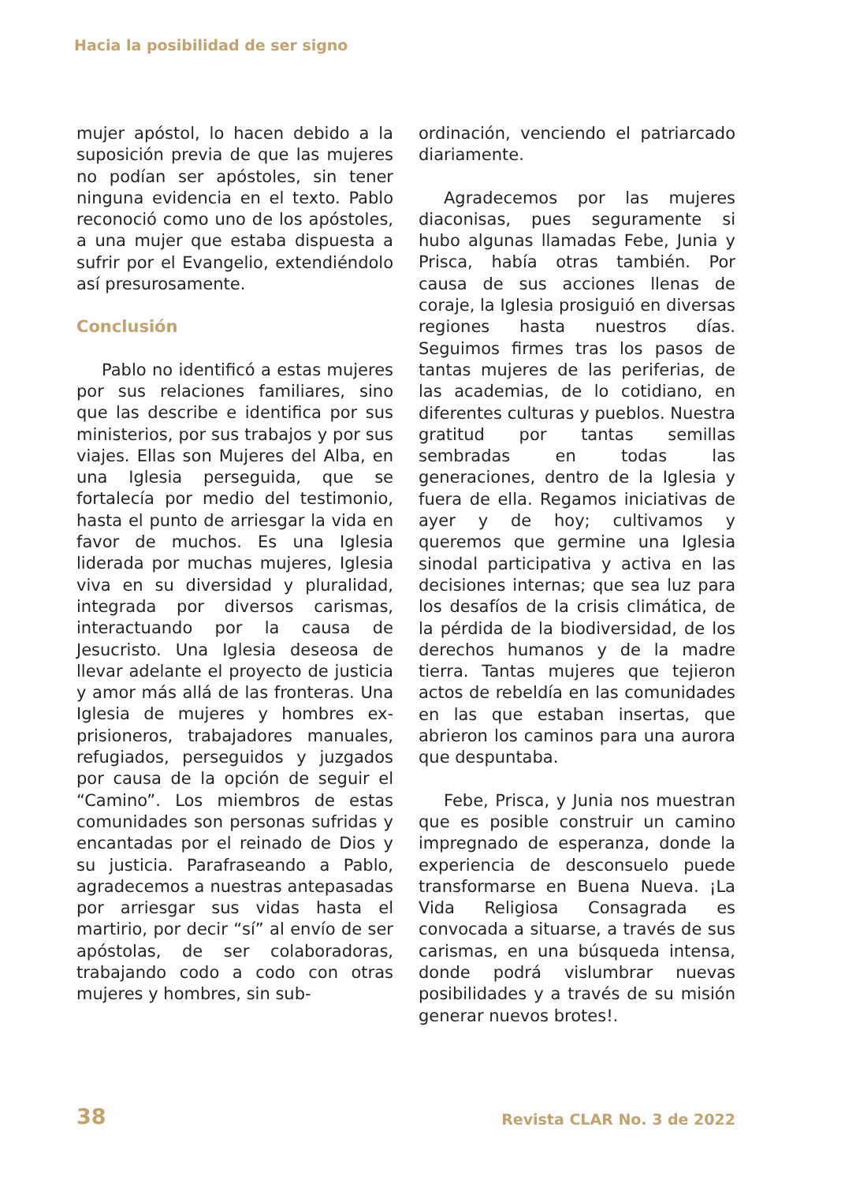Hacia la posibilidad de ser signo
mujer apóstol, lo hacen debido a la suposición previa de que las mujeres no podían ser apóstoles, sin tener ninguna evidencia en el texto. Pablo reconoció como uno de los apóstoles, a una mujer que estaba dispuesta a sufrir por el Evangelio, extendiéndolo así presurosamente.
Conclusión
Pablo no identificó a estas mujeres por sus relaciones familiares, sino que las describe e identifica por sus ministerios, por sus trabajos y por sus viajes. Ellas son Mujeres del Alba, en una Iglesia perseguida, que se fortalecía por medio del testimonio, hasta el punto de arriesgar la vida en favor de muchos. Es una Iglesia liderada por muchas mujeres, Iglesia viva en su diversidad y pluralidad, integrada por diversos carismas, interactuando por la causa de Jesucristo. Una Iglesia deseosa de llevar adelante el proyecto de justicia y amor más allá de las fronteras. Una Iglesia de mujeres y hombres ex-prisioneros, trabajadores manuales, refugiados, perseguidos y juzgados por causa de la opción de seguir el “Camino”. Los miembros de estas comunidades son personas sufridas y encantadas por el reinado de Dios y su justicia. Parafraseando a Pablo, agradecemos a nuestras antepasadas por arriesgar sus vidas hasta el martirio, por decir “sí” al envío de ser apóstolas, de ser colaboradoras, trabajando codo a codo con otras mujeres y hombres, sin sub-
ordinación, venciendo el patriarcado diariamente.
Agradecemos por las mujeres diaconisas, pues seguramente si hubo algunas llamadas Febe, Junia y Prisca, había otras también. Por causa de sus acciones llenas de coraje, la Iglesia prosiguió en diversas regiones hasta nuestros días. Seguimos firmes tras los pasos de tantas mujeres de las periferias, de las academias, de lo cotidiano, en diferentes culturas y pueblos. Nuestra gratitud por tantas semillas sembradas en todas las generaciones, dentro de la Iglesia y fuera de ella. Regamos iniciativas de ayer y de hoy; cultivamos y queremos que germine una Iglesia sinodal participativa y activa en las decisiones internas; que sea luz para los desafíos de la crisis climática, de la pérdida de la biodiversidad, de los derechos humanos y de la madre tierra. Tantas mujeres que tejieron actos de rebeldía en las comunidades en las que estaban insertas, que abrieron los caminos para una aurora que despuntaba.
Febe, Prisca, y Junia nos muestran que es posible construir un camino impregnado de esperanza, donde la experiencia de desconsuelo puede transformarse en Buena Nueva. ¡La Vida Religiosa Consagrada es convocada a situarse, a través de sus carismas, en una búsqueda intensa, donde podrá vislumbrar nuevas posibilidades y a través de su misión generar nuevos brotes!.
38 Revista CLAR No. 3 de 2022